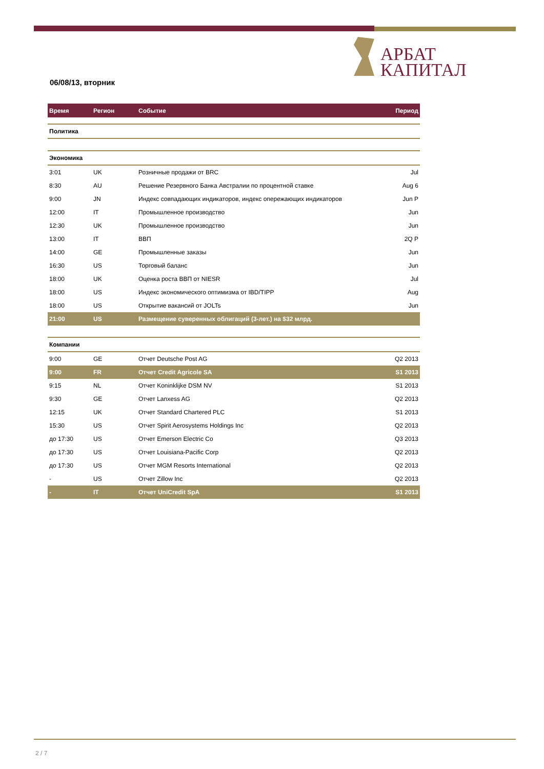АРБАТ
КАПИТАЛ
06/08/13, вторник
| Время | Регион | Событие | Период |
| --- | --- | --- | --- |
| Политика | | | |
| Экономика | | | |
| 3:01 | UK | Розничные продажи от BRC | Jul |
| 8:30 | AU | Решение Резервного Банка Австралии по процентной ставке | Aug 6 |
| 9:00 | JN | Индекс совпадающих индикаторов, индекс опережающих индикаторов | Jun P |
| 12:00 | IT | Промышленное производство | Jun |
| 12:30 | UK | Промышленное производство | Jun |
| 13:00 | IT | ВВП | 2Q P |
| 14:00 | GE | Промышленные заказы | Jun |
| 16:30 | US | Торговый баланс | Jun |
| 18:00 | UK | Оценка роста ВВП от NIESR | Jul |
| 18:00 | US | Индекс экономического оптимизма от IBD/TIPP | Aug |
| 18:00 | US | Открытие вакансий от JOLTs | Jun |
| 21:00 | US | Размещение суверенных облигаций (3-лет.) на $32 млрд. | |
| Компании | | | |
| 9:00 | GE | Отчет Deutsche Post AG | Q2 2013 |
| 9:00 | FR | Отчет Credit Agricole SA | S1 2013 |
| 9:15 | NL | Отчет Koninklijke DSM NV | S1 2013 |
| 9:30 | GE | Отчет Lanxess AG | Q2 2013 |
| 12:15 | UK | Отчет Standard Chartered PLC | S1 2013 |
| 15:30 | US | Отчет Spirit Aerosystems Holdings Inc | Q2 2013 |
| до 17:30 | US | Отчет Emerson Electric Co | Q3 2013 |
| до 17:30 | US | Отчет Louisiana-Pacific Corp | Q2 2013 |
| до 17:30 | US | Отчет MGM Resorts International | Q2 2013 |
| - | US | Отчет Zillow Inc | Q2 2013 |
| - | IT | Отчет UniCredit SpA | S1 2013 |
2 / 7